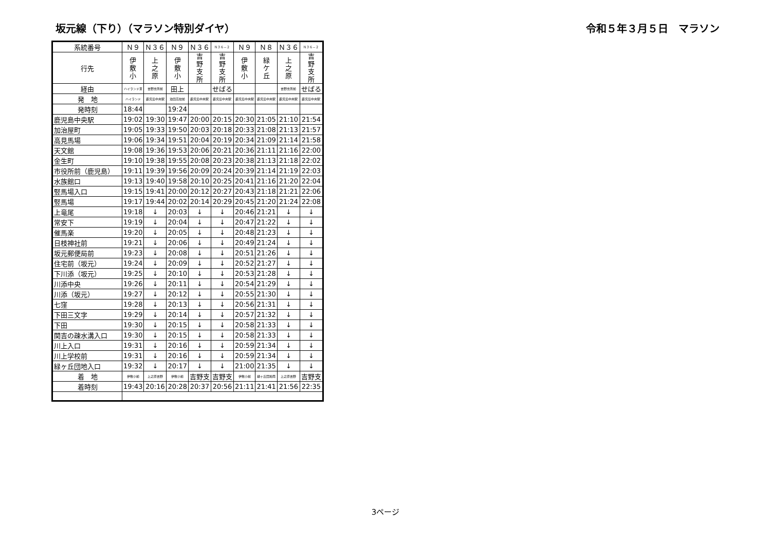坂元線（下り）（マラソン特別ダイヤ） 令和５年３月５日　マラソン
| 系統番号 | Ｎ９ | Ｎ３６ | Ｎ９ | Ｎ３６ | Ｎ３６－２ | Ｎ９ | Ｎ８ | Ｎ３６ | Ｎ３６－２ |
| 行先 | 伊 敷 小 | 上 之 原 | 伊 敷 小 | 吉 野 支 所 | 吉 野 支 所 | 伊 敷 小 | 緑 ケ 丘 | 上 之 原 | 吉 野 支 所 |
| 経由 | ハイランド東 | 吉野支所前 | 田上 | | せばる | | | 吉野支所前 | せばる |
| 発 地 | ハイランド | 鹿児島中央駅 | 池田高校前 | 鹿児島中央駅 | 鹿児島中央駅 | 鹿児島中央駅 | 鹿児島中央駅 | 鹿児島中央駅 | 鹿児島中央駅 |
| 発時刻 | 18:44 | | 19:24 | | | | | | |
| 鹿児島中央駅 | 19:02 | 19:30 | 19:47 | 20:00 | 20:15 | 20:30 | 21:05 | 21:10 | 21:54 |
| 加治屋町 | 19:05 | 19:33 | 19:50 | 20:03 | 20:18 | 20:33 | 21:08 | 21:13 | 21:57 |
| 高見馬場 | 19:06 | 19:34 | 19:51 | 20:04 | 20:19 | 20:34 | 21:09 | 21:14 | 21:58 |
| 天文館 | 19:08 | 19:36 | 19:53 | 20:06 | 20:21 | 20:36 | 21:11 | 21:16 | 22:00 |
| 金生町 | 19:10 | 19:38 | 19:55 | 20:08 | 20:23 | 20:38 | 21:13 | 21:18 | 22:02 |
| 市役所前（鹿児島） | 19:11 | 19:39 | 19:56 | 20:09 | 20:24 | 20:39 | 21:14 | 21:19 | 22:03 |
| 水族館口 | 19:13 | 19:40 | 19:58 | 20:10 | 20:25 | 20:41 | 21:16 | 21:20 | 22:04 |
| 竪馬場入口 | 19:15 | 19:41 | 20:00 | 20:12 | 20:27 | 20:43 | 21:18 | 21:21 | 22:06 |
| 竪馬場 | 19:17 | 19:44 | 20:02 | 20:14 | 20:29 | 20:45 | 21:20 | 21:24 | 22:08 |
| 上竜尾 | 19:18 | ↓ | 20:03 | ↓ | ↓ | 20:46 | 21:21 | ↓ | ↓ |
| 常安下 | 19:19 | ↓ | 20:04 | ↓ | ↓ | 20:47 | 21:22 | ↓ | ↓ |
| 催馬楽 | 19:20 | ↓ | 20:05 | ↓ | ↓ | 20:48 | 21:23 | ↓ | ↓ |
| 日枝神社前 | 19:21 | ↓ | 20:06 | ↓ | ↓ | 20:49 | 21:24 | ↓ | ↓ |
| 坂元郵便局前 | 19:23 | ↓ | 20:08 | ↓ | ↓ | 20:51 | 21:26 | ↓ | ↓ |
| 住宅前（坂元） | 19:24 | ↓ | 20:09 | ↓ | ↓ | 20:52 | 21:27 | ↓ | ↓ |
| 下川添（坂元） | 19:25 | ↓ | 20:10 | ↓ | ↓ | 20:53 | 21:28 | ↓ | ↓ |
| 川添中央 | 19:26 | ↓ | 20:11 | ↓ | ↓ | 20:54 | 21:29 | ↓ | ↓ |
| 川添（坂元） | 19:27 | ↓ | 20:12 | ↓ | ↓ | 20:55 | 21:30 | ↓ | ↓ |
| 七窪 | 19:28 | ↓ | 20:13 | ↓ | ↓ | 20:56 | 21:31 | ↓ | ↓ |
| 下田三文字 | 19:29 | ↓ | 20:14 | ↓ | ↓ | 20:57 | 21:32 | ↓ | ↓ |
| 下田 | 19:30 | ↓ | 20:15 | ↓ | ↓ | 20:58 | 21:33 | ↓ | ↓ |
| 関吉の疎水溝入口 | 19:30 | ↓ | 20:15 | ↓ | ↓ | 20:58 | 21:33 | ↓ | ↓ |
| 川上入口 | 19:31 | ↓ | 20:16 | ↓ | ↓ | 20:59 | 21:34 | ↓ | ↓ |
| 川上学校前 | 19:31 | ↓ | 20:16 | ↓ | ↓ | 20:59 | 21:34 | ↓ | ↓ |
| 緑ヶ丘団地入口 | 19:32 | ↓ | 20:17 | ↓ | ↓ | 21:00 | 21:35 | ↓ | ↓ |
| 着 地 | 伊敷小前 | 上之原吉野 | 伊敷小前 | 吉野支 | 吉野支 | 伊敷小前 | 緑ヶ丘団地南 | 上之原吉野 | 吉野支 |
| 着時刻 | 19:43 | 20:16 | 20:28 | 20:37 | 20:56 | 21:11 | 21:41 | 21:56 | 22:35 |
3ページ